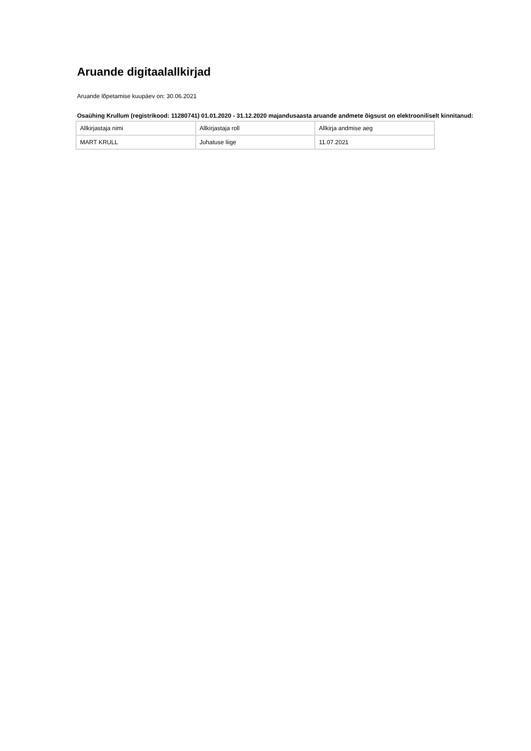Aruande digitaalallkirjad
Aruande lõpetamise kuupäev on: 30.06.2021
Osaühing Krullum (registrikood: 11280741) 01.01.2020 - 31.12.2020 majandusaasta aruande andmete õigsust on elektrooniliselt kinnitanud:
| Allkirjastaja nimi | Allkirjastaja roll | Allkirja andmise aeg |
| MART KRULL | Juhatuse liige | 11.07.2021 |